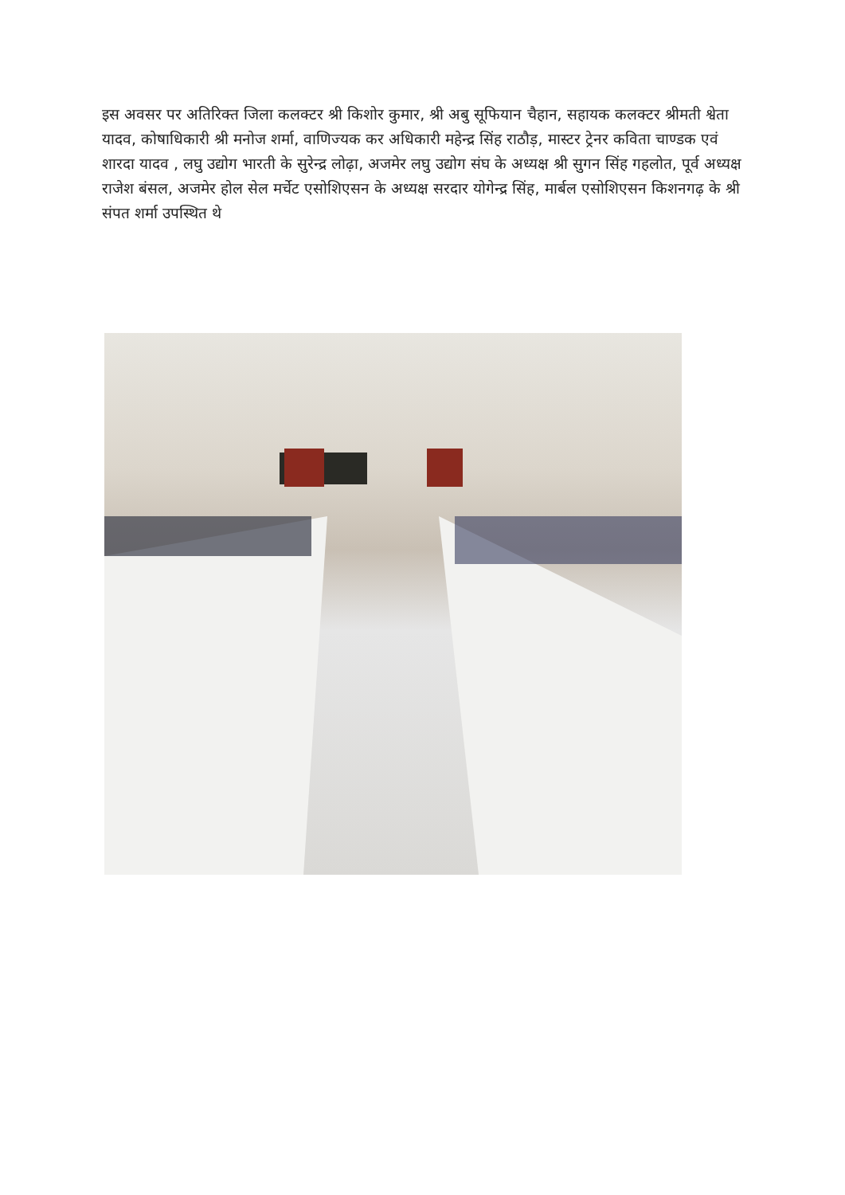इस अवसर पर अतिरिक्त जिला कलक्टर श्री किशोर कुमार, श्री अबु सूफियान चैहान, सहायक कलक्टर श्रीमती श्वेता यादव, कोषाधिकारी श्री मनोज शर्मा, वाणिज्यक कर अधिकारी महेन्द्र सिंह राठौड़, मास्टर ट्रेनर कविता चाण्डक एवं शारदा यादव , लघु उद्योग भारती के सुरेन्द्र लोढ़ा, अजमेर लघु उद्योग संघ के अध्यक्ष श्री सुगन सिंह गहलोत, पूर्व अध्यक्ष राजेश बंसल, अजमेर होल सेल मर्चेट एसोशिएसन के अध्यक्ष सरदार योगेन्द्र सिंह, मार्बल एसोशिएसन किशनगढ़ के श्री संपत शर्मा उपस्थित थे